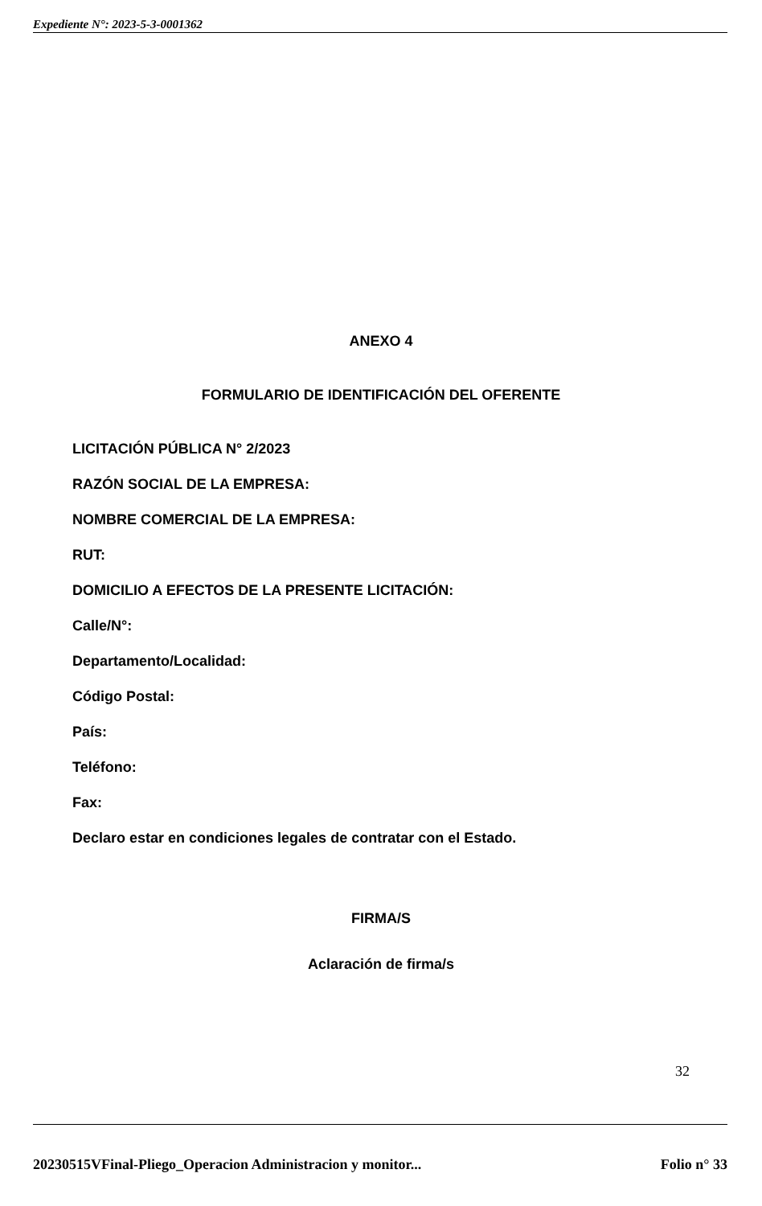Expediente N°: 2023-5-3-0001362
ANEXO 4
FORMULARIO DE IDENTIFICACIÓN DEL OFERENTE
LICITACIÓN PÚBLICA N° 2/2023
RAZÓN SOCIAL DE LA EMPRESA:
NOMBRE COMERCIAL DE LA EMPRESA:
RUT:
DOMICILIO A EFECTOS DE LA PRESENTE LICITACIÓN:
Calle/N°:
Departamento/Localidad:
Código Postal:
País:
Teléfono:
Fax:
Declaro estar en condiciones legales de contratar con el Estado.
FIRMA/S
Aclaración de firma/s
32
20230515VFinal-Pliego_Operacion Administracion y monitor... Folio n° 33